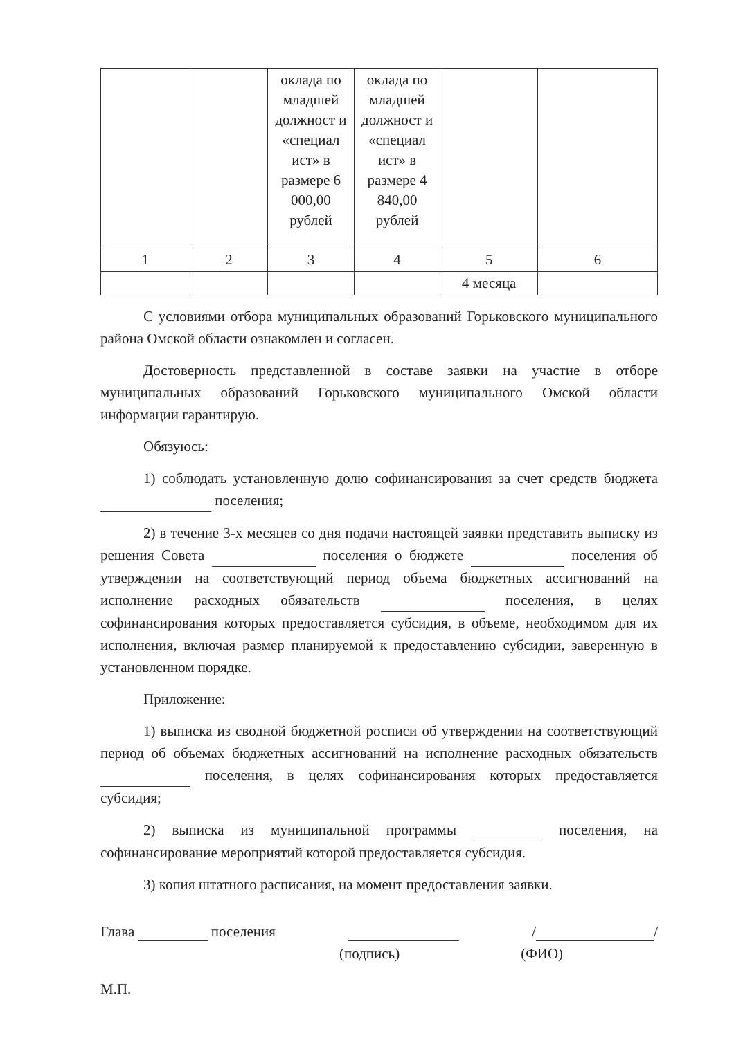| | | оклада по младшей должност и «специал ист» в размере 6 000,00 рублей | оклада по младшей должност и «специал ист» в размере 4 840,00 рублей | | |
| 1 | 2 | 3 | 4 | 5 | 6 |
| | | | | 4 месяца | |
С условиями отбора муниципальных образований Горьковского муниципального района Омской области ознакомлен и согласен.
Достоверность представленной в составе заявки на участие в отборе муниципальных образований Горьковского муниципального Омской области информации гарантирую.
Обязуюсь:
1) соблюдать установленную долю софинансирования за счет средств бюджета поселения;
2) в течение 3-х месяцев со дня подачи настоящей заявки представить выписку из решения Совета поселения о бюджете поселения об утверждении на соответствующий период объема бюджетных ассигнований на исполнение расходных обязательств поселения, в целях софинансирования которых предоставляется субсидия, в объеме, необходимом для их исполнения, включая размер планируемой к предоставлению субсидии, заверенную в установленном порядке.
Приложение:
1) выписка из сводной бюджетной росписи об утверждении на соответствующий период об объемах бюджетных ассигнований на исполнение расходных обязательств поселения, в целях софинансирования которых предоставляется субсидия;
2) выписка из муниципальной программы поселения, на софинансирование мероприятий которой предоставляется субсидия.
3) копия штатного расписания, на момент предоставления заявки.
Глава поселения / /
(подпись) (ФИО)
М.П.